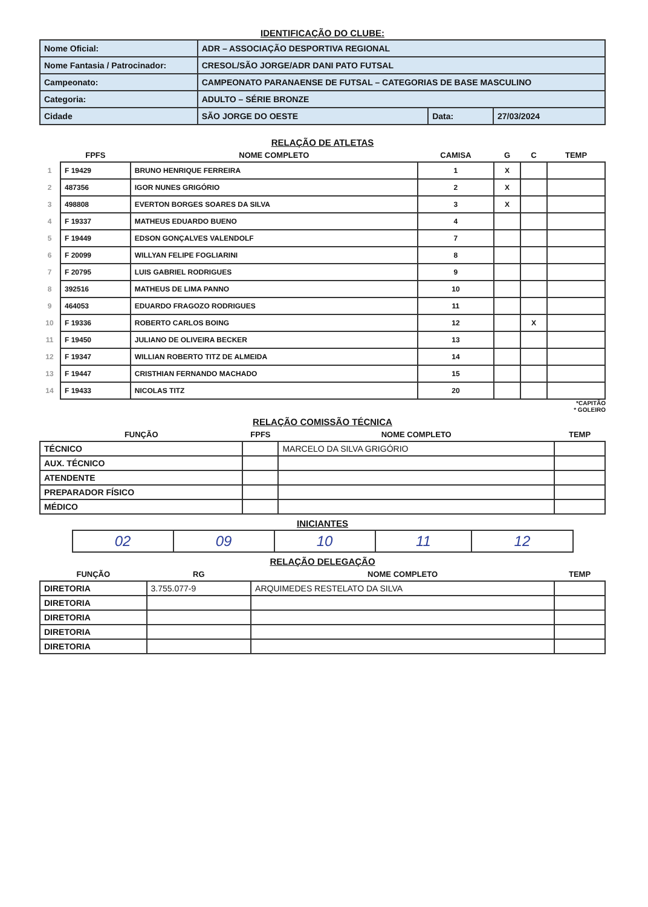IDENTIFICAÇÃO DO CLUBE:
| Nome Oficial: | ADR – ASSOCIAÇÃO DESPORTIVA REGIONAL | | |
| Nome Fantasia / Patrocinador: | CRESOL/SÃO JORGE/ADR DANI PATO FUTSAL | | |
| Campeonato: | CAMPEONATO PARANAENSE DE FUTSAL – CATEGORIAS DE BASE MASCULINO | | |
| Categoria: | ADULTO – SÉRIE BRONZE | | |
| Cidade | SÃO JORGE DO OESTE | Data: | 27/03/2024 |
RELAÇÃO DE ATLETAS
| | FPFS | NOME COMPLETO | CAMISA | G | C | TEMP |
| --- | --- | --- | --- | --- | --- | --- |
| 1 | F 19429 | BRUNO HENRIQUE FERREIRA | 1 | X | | |
| 2 | 487356 | IGOR NUNES GRIGÓRIO | 2 | X | | |
| 3 | 498808 | EVERTON BORGES SOARES DA SILVA | 3 | X | | |
| 4 | F 19337 | MATHEUS EDUARDO BUENO | 4 | | | |
| 5 | F 19449 | EDSON GONÇALVES VALENDOLF | 7 | | | |
| 6 | F 20099 | WILLYAN FELIPE FOGLIARINI | 8 | | | |
| 7 | F 20795 | LUIS GABRIEL RODRIGUES | 9 | | | |
| 8 | 392516 | MATHEUS DE LIMA PANNO | 10 | | | |
| 9 | 464053 | EDUARDO FRAGOZO RODRIGUES | 11 | | | |
| 10 | F 19336 | ROBERTO CARLOS BOING | 12 | | X | |
| 11 | F 19450 | JULIANO DE OLIVEIRA BECKER | 13 | | | |
| 12 | F 19347 | WILLIAN ROBERTO TITZ DE ALMEIDA | 14 | | | |
| 13 | F 19447 | CRISTHIAN FERNANDO MACHADO | 15 | | | |
| 14 | F 19433 | NICOLAS TITZ | 20 | | | |
*CAPITÃO
* GOLEIRO
RELAÇÃO COMISSÃO TÉCNICA
| FUNÇÃO | FPFS | NOME COMPLETO | TEMP |
| --- | --- | --- | --- |
| TÉCNICO | | MARCELO DA SILVA GRIGÓRIO | |
| AUX. TÉCNICO | | | |
| ATENDENTE | | | |
| PREPARADOR FÍSICO | | | |
| MÉDICO | | | |
INICIANTES
| 02 | 09 | 10 | 11 | 12 |
RELAÇÃO DELEGAÇÃO
| FUNÇÃO | RG | NOME COMPLETO | TEMP |
| --- | --- | --- | --- |
| DIRETORIA | 3.755.077-9 | ARQUIMEDES RESTELATO DA SILVA | |
| DIRETORIA | | | |
| DIRETORIA | | | |
| DIRETORIA | | | |
| DIRETORIA | | | |